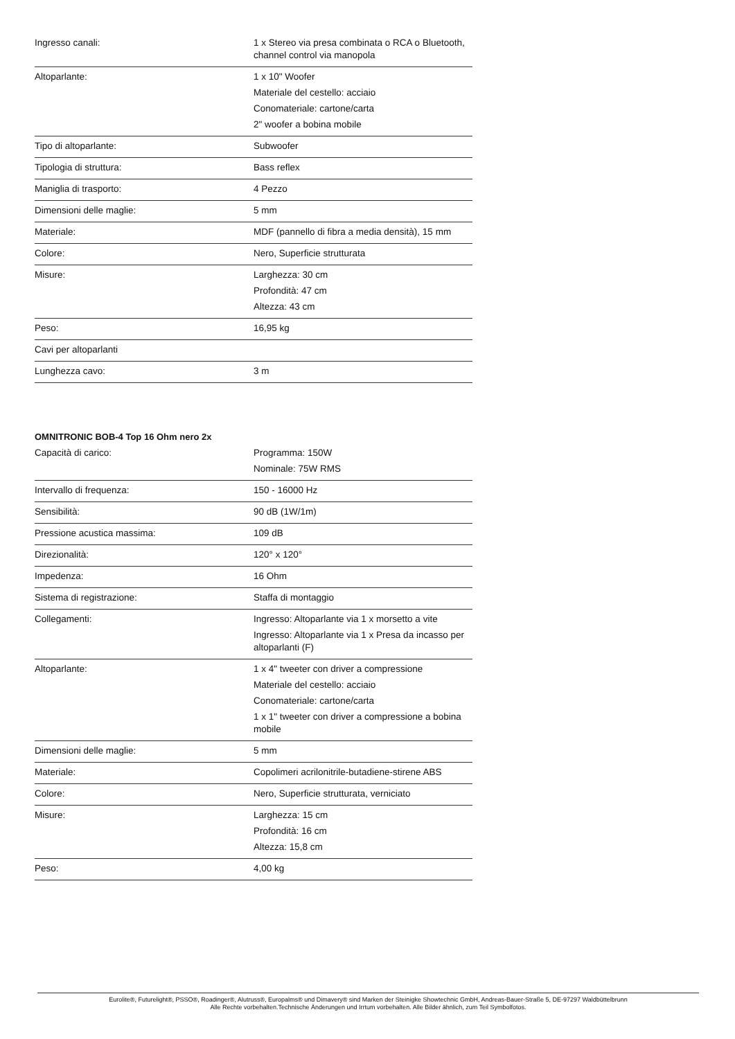| Ingresso canali: | 1 x Stereo via presa combinata o RCA o Bluetooth, channel control via manopola |
| Altoparlante: | 1 x 10" Woofer Materiale del cestello: acciaio Conomateriale: cartone/carta 2" woofer a bobina mobile |
| Tipo di altoparlante: | Subwoofer |
| Tipologia di struttura: | Bass reflex |
| Maniglia di trasporto: | 4 Pezzo |
| Dimensioni delle maglie: | 5 mm |
| Materiale: | MDF (pannello di fibra a media densità), 15 mm |
| Colore: | Nero, Superficie strutturata |
| Misure: | Larghezza: 30 cm Profondità: 47 cm Altezza: 43 cm |
| Peso: | 16,95 kg |
| Cavi per altoparlanti | |
| Lunghezza cavo: | 3 m |
OMNITRONIC BOB-4 Top 16 Ohm nero 2x
| Capacità di carico: | Programma: 150W Nominale: 75W RMS |
| Intervallo di frequenza: | 150 - 16000 Hz |
| Sensibilità: | 90 dB (1W/1m) |
| Pressione acustica massima: | 109 dB |
| Direzionalità: | 120° x 120° |
| Impedenza: | 16 Ohm |
| Sistema di registrazione: | Staffa di montaggio |
| Collegamenti: | Ingresso: Altoparlante via 1 x morsetto a vite Ingresso: Altoparlante via 1 x Presa da incasso per altoparlanti (F) |
| Altoparlante: | 1 x 4" tweeter con driver a compressione Materiale del cestello: acciaio Conomateriale: cartone/carta 1 x 1" tweeter con driver a compressione a bobina mobile |
| Dimensioni delle maglie: | 5 mm |
| Materiale: | Copolimeri acrilonitrile-butadiene-stirene ABS |
| Colore: | Nero, Superficie strutturata, verniciato |
| Misure: | Larghezza: 15 cm Profondità: 16 cm Altezza: 15,8 cm |
| Peso: | 4,00 kg |
Eurolite®, Futurelight®, PSSO®, Roadinger®, Alutruss®, Europalms® und Dimavery® sind Marken der Steinigke Showtechnic GmbH, Andreas-Bauer-Straße 5, DE-97297 Waldbüttelbrunn
Alle Rechte vorbehalten.Technische Änderungen und Irrtum vorbehalten. Alle Bilder ähnlich, zum Teil Symbolfotos.